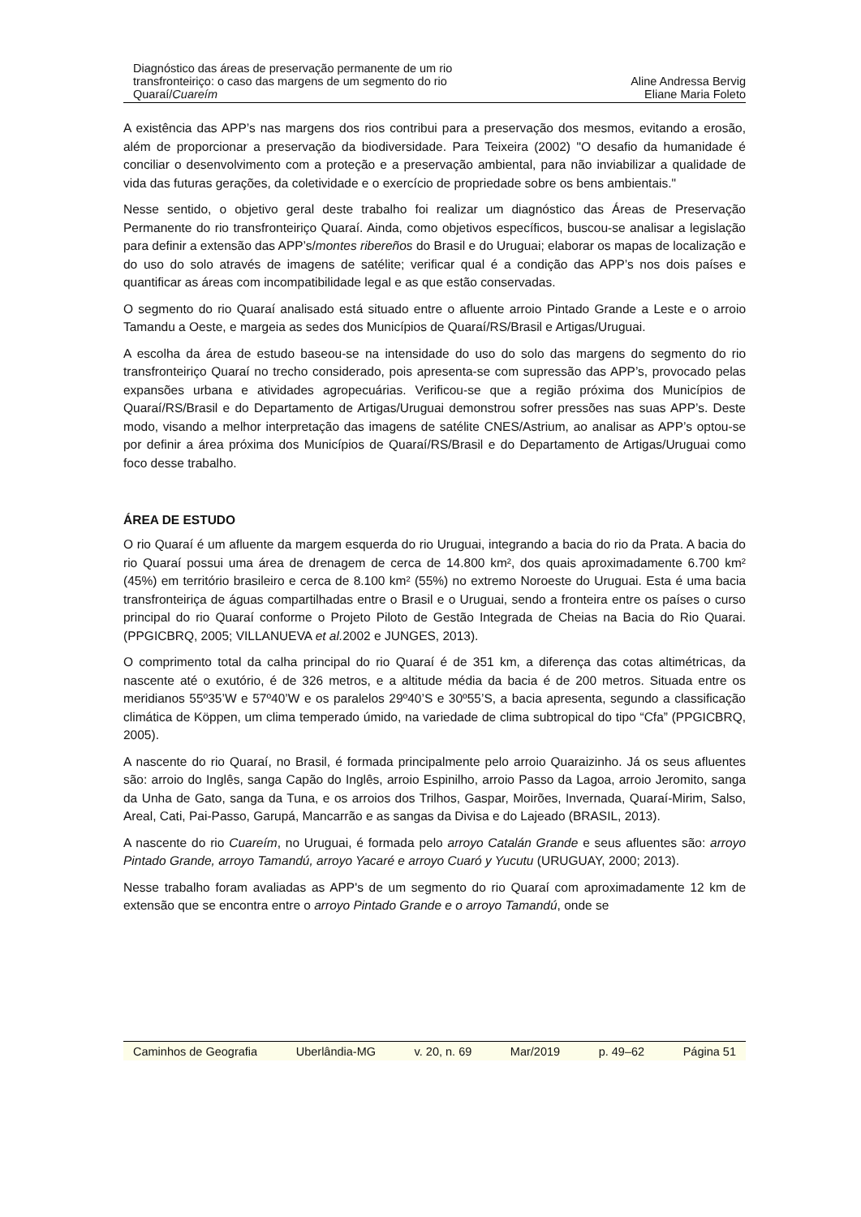Diagnóstico das áreas de preservação permanente de um rio
transfronteiriço: o caso das margens de um segmento do rio
Quaraí/Cuareím
Aline Andressa Bervig
Eliane Maria Foleto
A existência das APP’s nas margens dos rios contribui para a preservação dos mesmos, evitando a erosão, além de proporcionar a preservação da biodiversidade. Para Teixeira (2002) "O desafio da humanidade é conciliar o desenvolvimento com a proteção e a preservação ambiental, para não inviabilizar a qualidade de vida das futuras gerações, da coletividade e o exercício de propriedade sobre os bens ambientais."
Nesse sentido, o objetivo geral deste trabalho foi realizar um diagnóstico das Áreas de Preservação Permanente do rio transfronteiriço Quaraí. Ainda, como objetivos específicos, buscou-se analisar a legislação para definir a extensão das APP’s/montes ribereños do Brasil e do Uruguai; elaborar os mapas de localização e do uso do solo através de imagens de satélite; verificar qual é a condição das APP’s nos dois países e quantificar as áreas com incompatibilidade legal e as que estão conservadas.
O segmento do rio Quaraí analisado está situado entre o afluente arroio Pintado Grande a Leste e o arroio Tamandu a Oeste, e margeia as sedes dos Municípios de Quaraí/RS/Brasil e Artigas/Uruguai.
A escolha da área de estudo baseou-se na intensidade do uso do solo das margens do segmento do rio transfronteiriço Quaraí no trecho considerado, pois apresenta-se com supressão das APP’s, provocado pelas expansões urbana e atividades agropecuárias. Verificou-se que a região próxima dos Municípios de Quaraí/RS/Brasil e do Departamento de Artigas/Uruguai demonstrou sofrer pressões nas suas APP’s. Deste modo, visando a melhor interpretação das imagens de satélite CNES/Astrium, ao analisar as APP’s optou-se por definir a área próxima dos Municípios de Quaraí/RS/Brasil e do Departamento de Artigas/Uruguai como foco desse trabalho.
ÁREA DE ESTUDO
O rio Quaraí é um afluente da margem esquerda do rio Uruguai, integrando a bacia do rio da Prata. A bacia do rio Quaraí possui uma área de drenagem de cerca de 14.800 km², dos quais aproximadamente 6.700 km² (45%) em território brasileiro e cerca de 8.100 km² (55%) no extremo Noroeste do Uruguai. Esta é uma bacia transfronteiriça de águas compartilhadas entre o Brasil e o Uruguai, sendo a fronteira entre os países o curso principal do rio Quaraí conforme o Projeto Piloto de Gestão Integrada de Cheias na Bacia do Rio Quarai. (PPGICBRQ, 2005; VILLANUEVA et al. 2002 e JUNGES, 2013).
O comprimento total da calha principal do rio Quaraí é de 351 km, a diferença das cotas altimétricas, da nascente até o exutório, é de 326 metros, e a altitude média da bacia é de 200 metros. Situada entre os meridianos 55º35’W e 57º40’W e os paralelos 29º40’S e 30º55’S, a bacia apresenta, segundo a classificação climática de Köppen, um clima temperado úmido, na variedade de clima subtropical do tipo “Cfa” (PPGICBRQ, 2005).
A nascente do rio Quaraí, no Brasil, é formada principalmente pelo arroio Quaraizinho. Já os seus afluentes são: arroio do Inglês, sanga Capão do Inglês, arroio Espinilho, arroio Passo da Lagoa, arroio Jeromito, sanga da Unha de Gato, sanga da Tuna, e os arroios dos Trilhos, Gaspar, Moirões, Invernada, Quaraí-Mirim, Salso, Areal, Cati, Pai-Passo, Garupá, Mancarrão e as sangas da Divisa e do Lajeado (BRASIL, 2013).
A nascente do rio Cuareím, no Uruguai, é formada pelo arroyo Catalán Grande e seus afluentes são: arroyo Pintado Grande, arroyo Tamandú, arroyo Yacaré e arroyo Cuaró y Yucutu (URUGUAY, 2000; 2013).
Nesse trabalho foram avaliadas as APP's de um segmento do rio Quaraí com aproximadamente 12 km de extensão que se encontra entre o arroyo Pintado Grande e o arroyo Tamandú, onde se
Caminhos de Geografia Uberlândia-MG v. 20, n. 69 Mar/2019 p. 49–62 Página 51